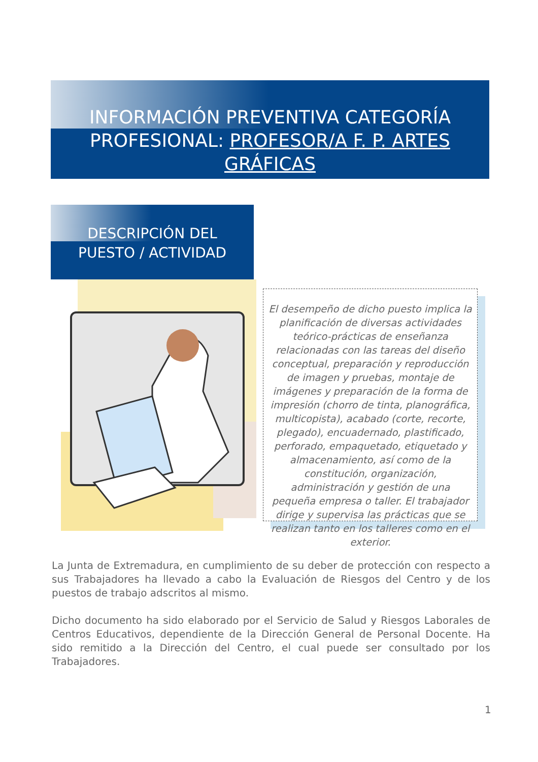INFORMACIÓN PREVENTIVA CATEGORÍA
PROFESIONAL: PROFESOR/A F. P. ARTES GRÁFICAS
DESCRIPCIÓN DEL
PUESTO / ACTIVIDAD
El desempeño de dicho puesto implica la planificación de diversas actividades teórico-prácticas de enseñanza relacionadas con las tareas del diseño conceptual, preparación y reproducción de imagen y pruebas, montaje de imágenes y preparación de la forma de impresión (chorro de tinta, planográfica, multicopista), acabado (corte, recorte, plegado), encuadernado, plastificado, perforado, empaquetado, etiquetado y almacenamiento, así como de la constitución, organización, administración y gestión de una pequeña empresa o taller. El trabajador dirige y supervisa las prácticas que se realizan tanto en los talleres como en el exterior.
La Junta de Extremadura, en cumplimiento de su deber de protección con respecto a sus Trabajadores ha llevado a cabo la Evaluación de Riesgos del Centro y de los puestos de trabajo adscritos al mismo.
Dicho documento ha sido elaborado por el Servicio de Salud y Riesgos Laborales de Centros Educativos, dependiente de la Dirección General de Personal Docente. Ha sido remitido a la Dirección del Centro, el cual puede ser consultado por los Trabajadores.
1